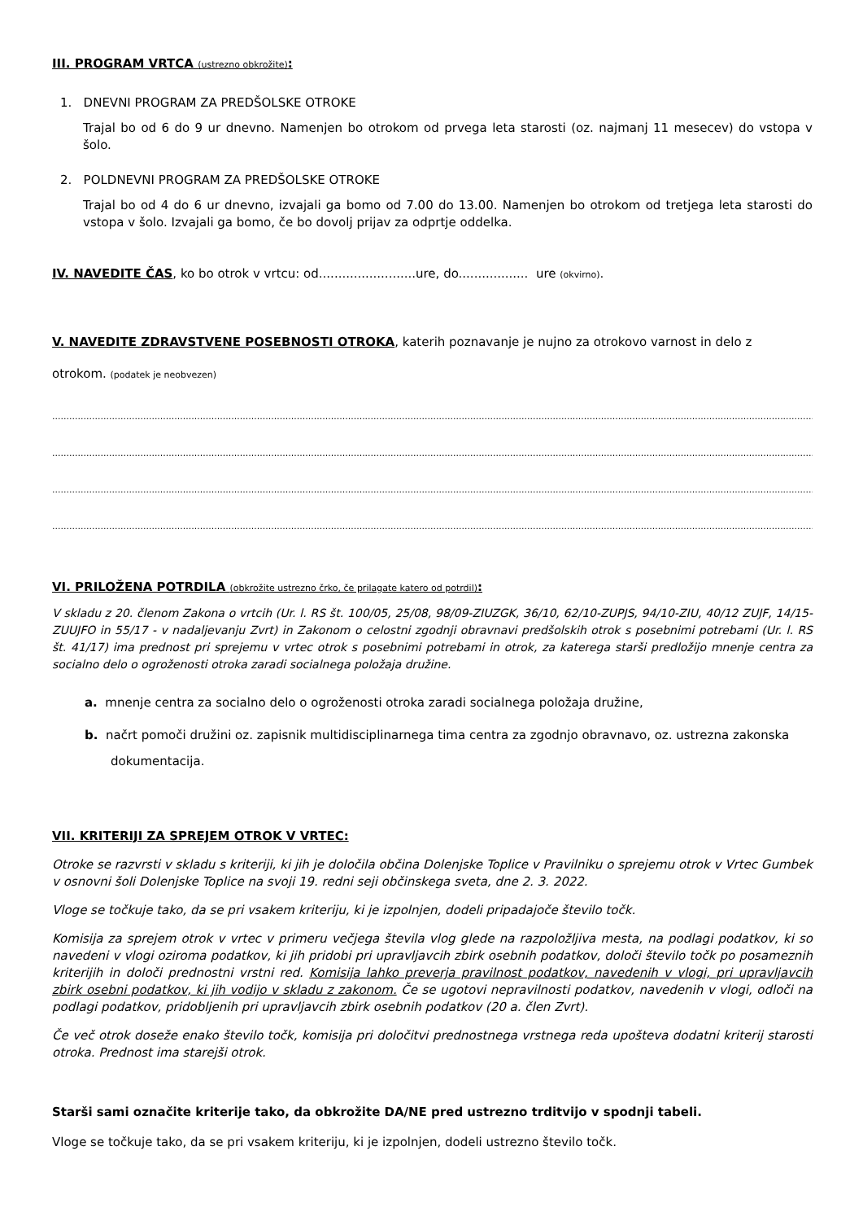III. PROGRAM VRTCA (ustrezno obkrožite):
1. DNEVNI PROGRAM ZA PREDŠOLSKE OTROKE
Trajal bo od 6 do 9 ur dnevno. Namenjen bo otrokom od prvega leta starosti (oz. najmanj 11 mesecev) do vstopa v šolo.
2. POLDNEVNI PROGRAM ZA PREDŠOLSKE OTROKE
Trajal bo od 4 do 6 ur dnevno, izvajali ga bomo od 7.00 do 13.00. Namenjen bo otrokom od tretjega leta starosti do vstopa v šolo. Izvajali ga bomo, če bo dovolj prijav za odprtje oddelka.
IV. NAVEDITE ČAS, ko bo otrok v vrtcu: od.........................ure, do.................. ure (okvirno).
V. NAVEDITE ZDRAVSTVENE POSEBNOSTI OTROKA, katerih poznavanje je nujno za otrokovo varnost in delo z
otrokom. (podatek je neobvezen)
....................................................................................................................................................................................................................................................................................................
....................................................................................................................................................................................................................................................................................................
....................................................................................................................................................................................................................................................................................................
....................................................................................................................................................................................................................................................................................................
VI. PRILOŽENA POTRDILA (obkrožite ustrezno črko, če prilagate katero od potrdil):
V skladu z 20. členom Zakona o vrtcih (Ur. l. RS št. 100/05, 25/08, 98/09-ZIUZGK, 36/10, 62/10-ZUPJS, 94/10-ZIU, 40/12 ZUJF, 14/15-ZUUJFO in 55/17 - v nadaljevanju Zvrt) in Zakonom o celostni zgodnji obravnavi predšolskih otrok s posebnimi potrebami (Ur. l. RS št. 41/17) ima prednost pri sprejemu v vrtec otrok s posebnimi potrebami in otrok, za katerega starši predložijo mnenje centra za socialno delo o ogroženosti otroka zaradi socialnega položaja družine.
a. mnenje centra za socialno delo o ogroženosti otroka zaradi socialnega položaja družine,
b. načrt pomoči družini oz. zapisnik multidisciplinarnega tima centra za zgodnjo obravnavo, oz. ustrezna zakonska dokumentacija.
VII. KRITERIJI ZA SPREJEM OTROK V VRTEC:
Otroke se razvrsti v skladu s kriteriji, ki jih je določila občina Dolenjske Toplice v Pravilniku o sprejemu otrok v Vrtec Gumbek v osnovni šoli Dolenjske Toplice na svoji 19. redni seji občinskega sveta, dne 2. 3. 2022.
Vloge se točkuje tako, da se pri vsakem kriteriju, ki je izpolnjen, dodeli pripadajoče število točk.
Komisija za sprejem otrok v vrtec v primeru večjega števila vlog glede na razpoložljiva mesta, na podlagi podatkov, ki so navedeni v vlogi oziroma podatkov, ki jih pridobi pri upravljavcih zbirk osebnih podatkov, določi število točk po posameznih kriterijih in določi prednostni vrstni red. Komisija lahko preverja pravilnost podatkov, navedenih v vlogi, pri upravljavcih zbirk osebni podatkov, ki jih vodijo v skladu z zakonom. Če se ugotovi nepravilnosti podatkov, navedenih v vlogi, odloči na podlagi podatkov, pridobljenih pri upravljavcih zbirk osebnih podatkov (20 a. člen Zvrt).
Če več otrok doseže enako število točk, komisija pri določitvi prednostnega vrstnega reda upošteva dodatni kriterij starosti otroka. Prednost ima starejši otrok.
Starši sami označite kriterije tako, da obkrožite DA/NE pred ustrezno trditvijo v spodnji tabeli.
Vloge se točkuje tako, da se pri vsakem kriteriju, ki je izpolnjen, dodeli ustrezno število točk.